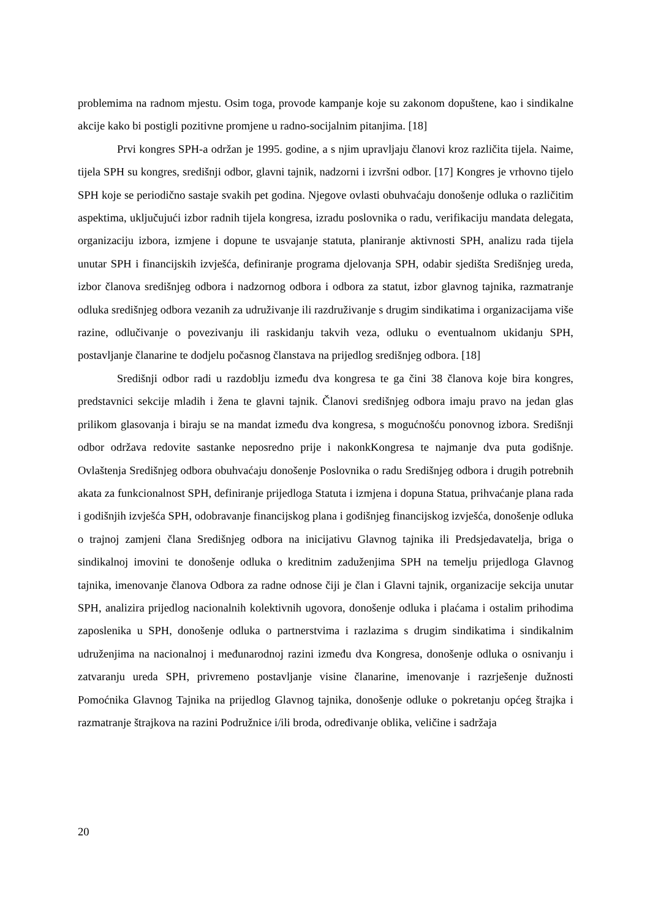problemima na radnom mjestu. Osim toga, provode kampanje koje su zakonom dopuštene, kao i sindikalne akcije kako bi postigli pozitivne promjene u radno-socijalnim pitanjima. [18]
Prvi kongres SPH-a održan je 1995. godine, a s njim upravljaju članovi kroz različita tijela. Naime, tijela SPH su kongres, središnji odbor, glavni tajnik, nadzorni i izvršni odbor. [17] Kongres je vrhovno tijelo SPH koje se periodično sastaje svakih pet godina. Njegove ovlasti obuhvaćaju donošenje odluka o različitim aspektima, uključujući izbor radnih tijela kongresa, izradu poslovnika o radu, verifikaciju mandata delegata, organizaciju izbora, izmjene i dopune te usvajanje statuta, planiranje aktivnosti SPH, analizu rada tijela unutar SPH i financijskih izvješća, definiranje programa djelovanja SPH, odabir sjedišta Središnjeg ureda, izbor članova središnjeg odbora i nadzornog odbora i odbora za statut, izbor glavnog tajnika, razmatranje odluka središnjeg odbora vezanih za udruživanje ili razdruživanje s drugim sindikatima i organizacijama više razine, odlučivanje o povezivanju ili raskidanju takvih veza, odluku o eventualnom ukidanju SPH, postavljanje članarine te dodjelu počasnog članstava na prijedlog središnjeg odbora. [18]
Središnji odbor radi u razdoblju između dva kongresa te ga čini 38 članova koje bira kongres, predstavnici sekcije mladih i žena te glavni tajnik. Članovi središnjeg odbora imaju pravo na jedan glas prilikom glasovanja i biraju se na mandat između dva kongresa, s mogućnošću ponovnog izbora. Središnji odbor održava redovite sastanke neposredno prije i nakonkKongresa te najmanje dva puta godišnje. Ovlaštenja Središnjeg odbora obuhvaćaju donošenje Poslovnika o radu Središnjeg odbora i drugih potrebnih akata za funkcionalnost SPH, definiranje prijedloga Statuta i izmjena i dopuna Statua, prihvaćanje plana rada i godišnjih izvješća SPH, odobravanje financijskog plana i godišnjeg financijskog izvješća, donošenje odluka o trajnoj zamjeni člana Središnjeg odbora na inicijativu Glavnog tajnika ili Predsjedavatelja, briga o sindikalnoj imovini te donošenje odluka o kreditnim zaduženjima SPH na temelju prijedloga Glavnog tajnika, imenovanje članova Odbora za radne odnose čiji je član i Glavni tajnik, organizacije sekcija unutar SPH, analizira prijedlog nacionalnih kolektivnih ugovora, donošenje odluka i plaćama i ostalim prihodima zaposlenika u SPH, donošenje odluka o partnerstvima i razlazima s drugim sindikatima i sindikalnim udruženjima na nacionalnoj i međunarodnoj razini između dva Kongresa, donošenje odluka o osnivanju i zatvaranju ureda SPH, privremeno postavljanje visine članarine, imenovanje i razrješenje dužnosti Pomoćnika Glavnog Tajnika na prijedlog Glavnog tajnika, donošenje odluke o pokretanju općeg štrajka i razmatranje štrajkova na razini Podružnice i/ili broda, određivanje oblika, veličine i sadržaja
20